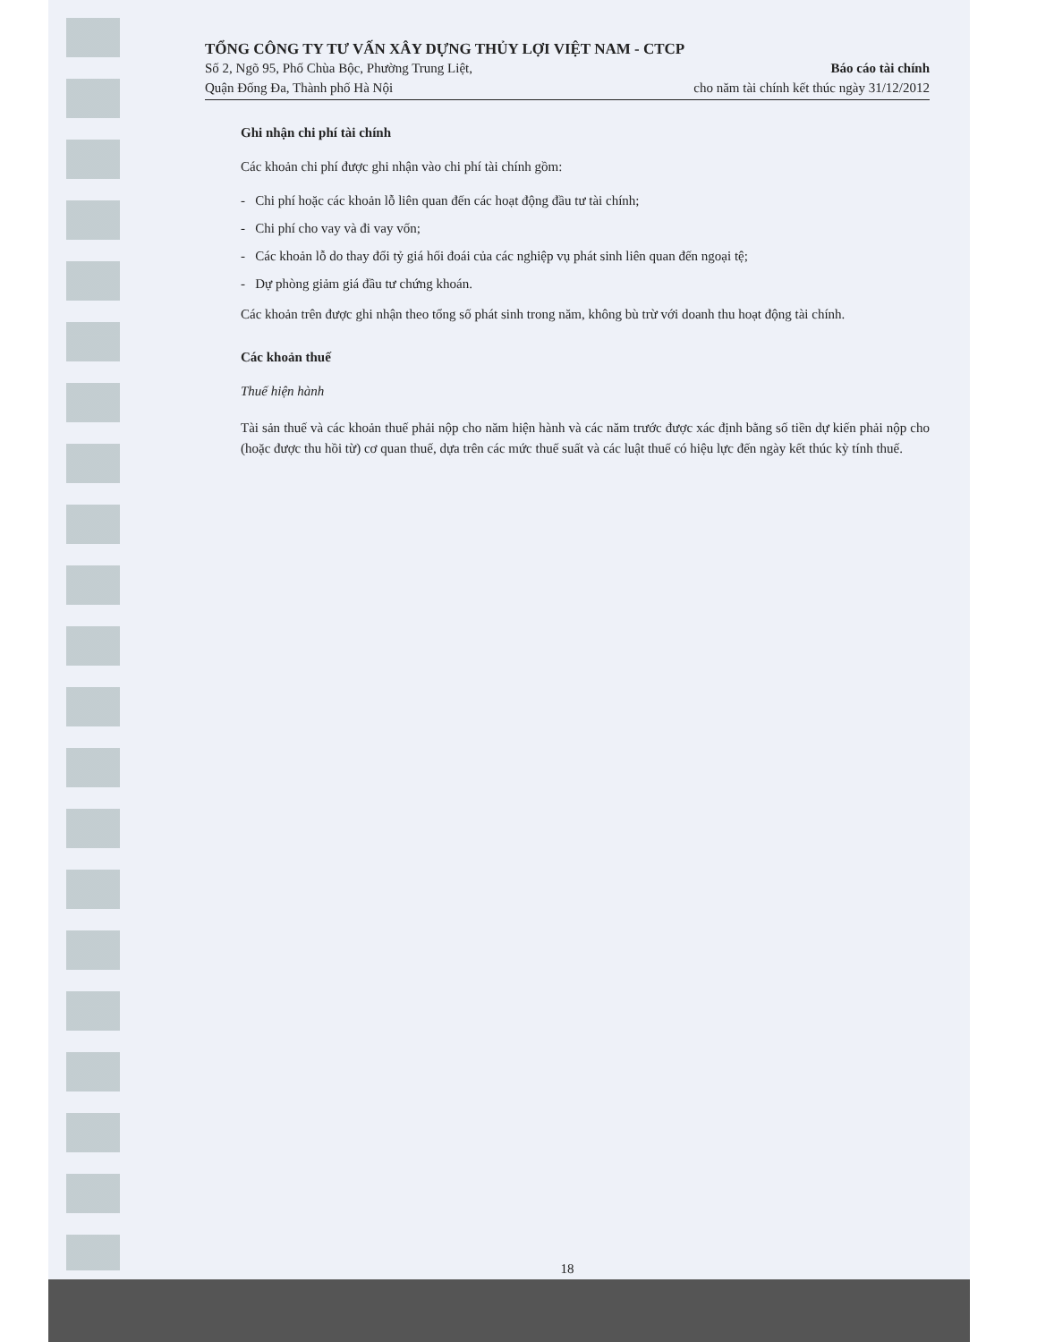TỔNG CÔNG TY TƯ VẤN XÂY DỰNG THỦY LỢI VIỆT NAM - CTCP
Số 2, Ngõ 95, Phố Chùa Bộc, Phường Trung Liệt,
Quận Đống Đa, Thành phố Hà Nội
Báo cáo tài chính
cho năm tài chính kết thúc ngày 31/12/2012
Ghi nhận chi phí tài chính
Các khoản chi phí được ghi nhận vào chi phí tài chính gồm:
- Chi phí hoặc các khoản lỗ liên quan đến các hoạt động đầu tư tài chính;
- Chi phí cho vay và đi vay vốn;
- Các khoản lỗ do thay đổi tỷ giá hối đoái của các nghiệp vụ phát sinh liên quan đến ngoại tệ;
- Dự phòng giảm giá đầu tư chứng khoán.
Các khoản trên được ghi nhận theo tổng số phát sinh trong năm, không bù trừ với doanh thu hoạt động tài chính.
Các khoản thuế
Thuế hiện hành
Tài sản thuế và các khoản thuế phải nộp cho năm hiện hành và các năm trước được xác định bằng số tiền dự kiến phải nộp cho (hoặc được thu hồi từ) cơ quan thuế, dựa trên các mức thuế suất và các luật thuế có hiệu lực đến ngày kết thúc kỳ tính thuế.
18